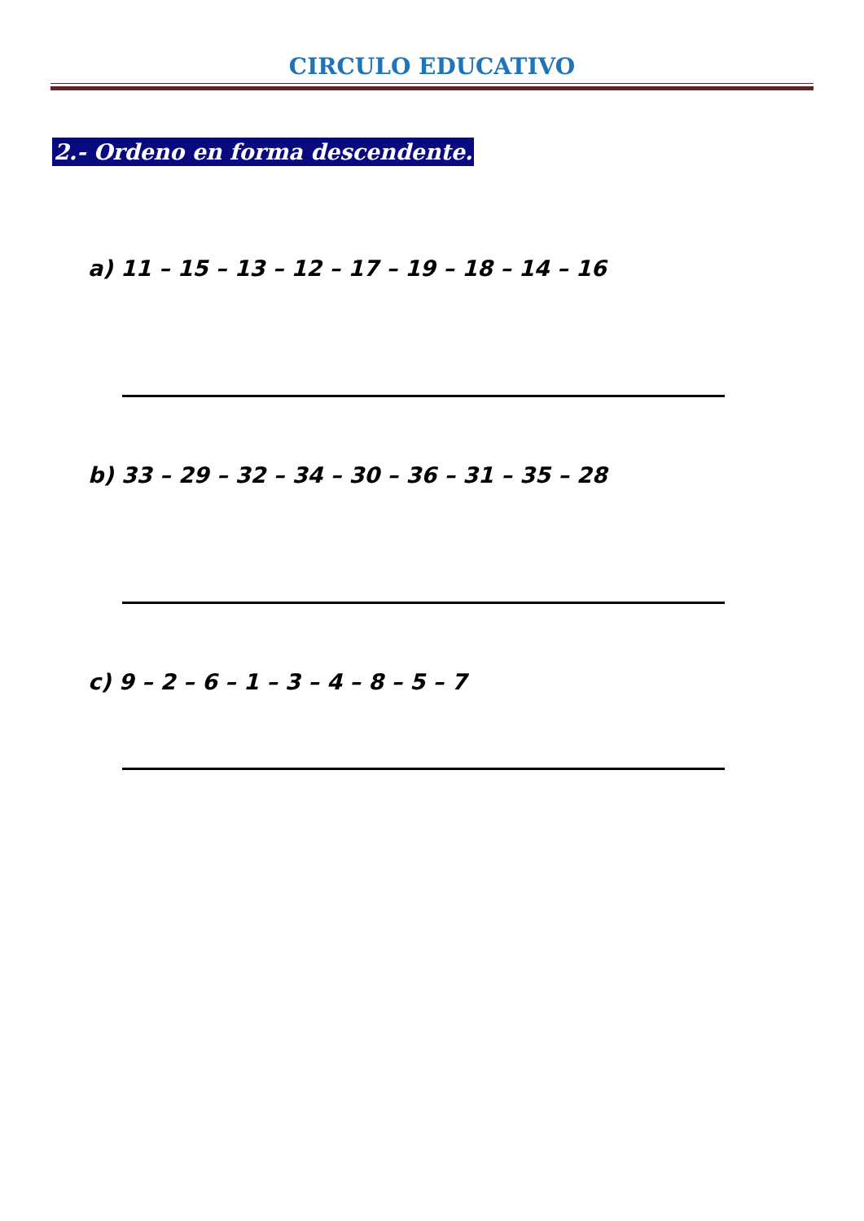CIRCULO EDUCATIVO
2.- Ordeno en forma descendente.
a) 11 – 15 – 13 – 12 – 17 – 19 – 18 – 14 – 16
b) 33 – 29 – 32 – 34 – 30 – 36 – 31 – 35 – 28
c) 9 – 2 – 6 – 1 – 3 – 4 – 8 – 5 – 7